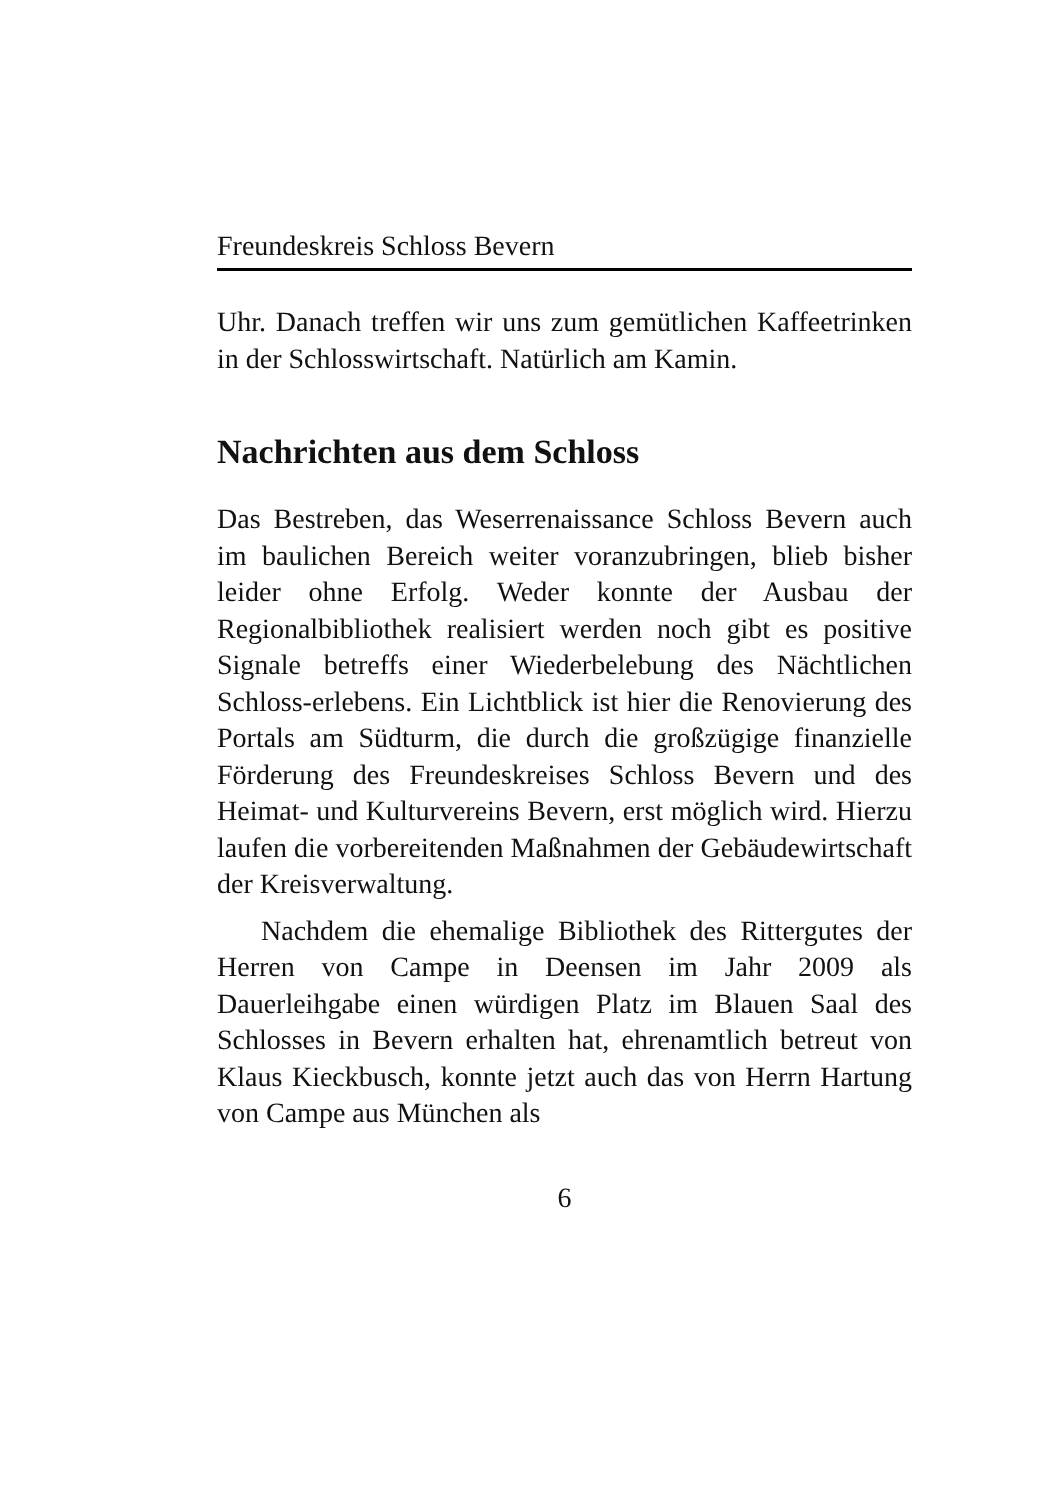Freundeskreis Schloss Bevern
Uhr. Danach treffen wir uns zum gemütlichen Kaffeetrinken in der Schlosswirtschaft. Natürlich am Kamin.
Nachrichten aus dem Schloss
Das Bestreben, das Weserrenaissance Schloss Bevern auch im baulichen Bereich weiter voranzubringen, blieb bisher leider ohne Erfolg. Weder konnte der Ausbau der Regionalbibliothek realisiert werden noch gibt es positive Signale betreffs einer Wiederbelebung des Nächtlichen Schloss-erlebens. Ein Lichtblick ist hier die Renovierung des Portals am Südturm, die durch die großzügige finanzielle Förderung des Freundeskreises Schloss Bevern und des Heimat- und Kulturvereins Bevern, erst möglich wird. Hierzu laufen die vorbereitenden Maßnahmen der Gebäudewirtschaft der Kreisverwaltung.
Nachdem die ehemalige Bibliothek des Rittergutes der Herren von Campe in Deensen im Jahr 2009 als Dauerleihgabe einen würdigen Platz im Blauen Saal des Schlosses in Bevern erhalten hat, ehrenamtlich betreut von Klaus Kieckbusch, konnte jetzt auch das von Herrn Hartung von Campe aus München als
6